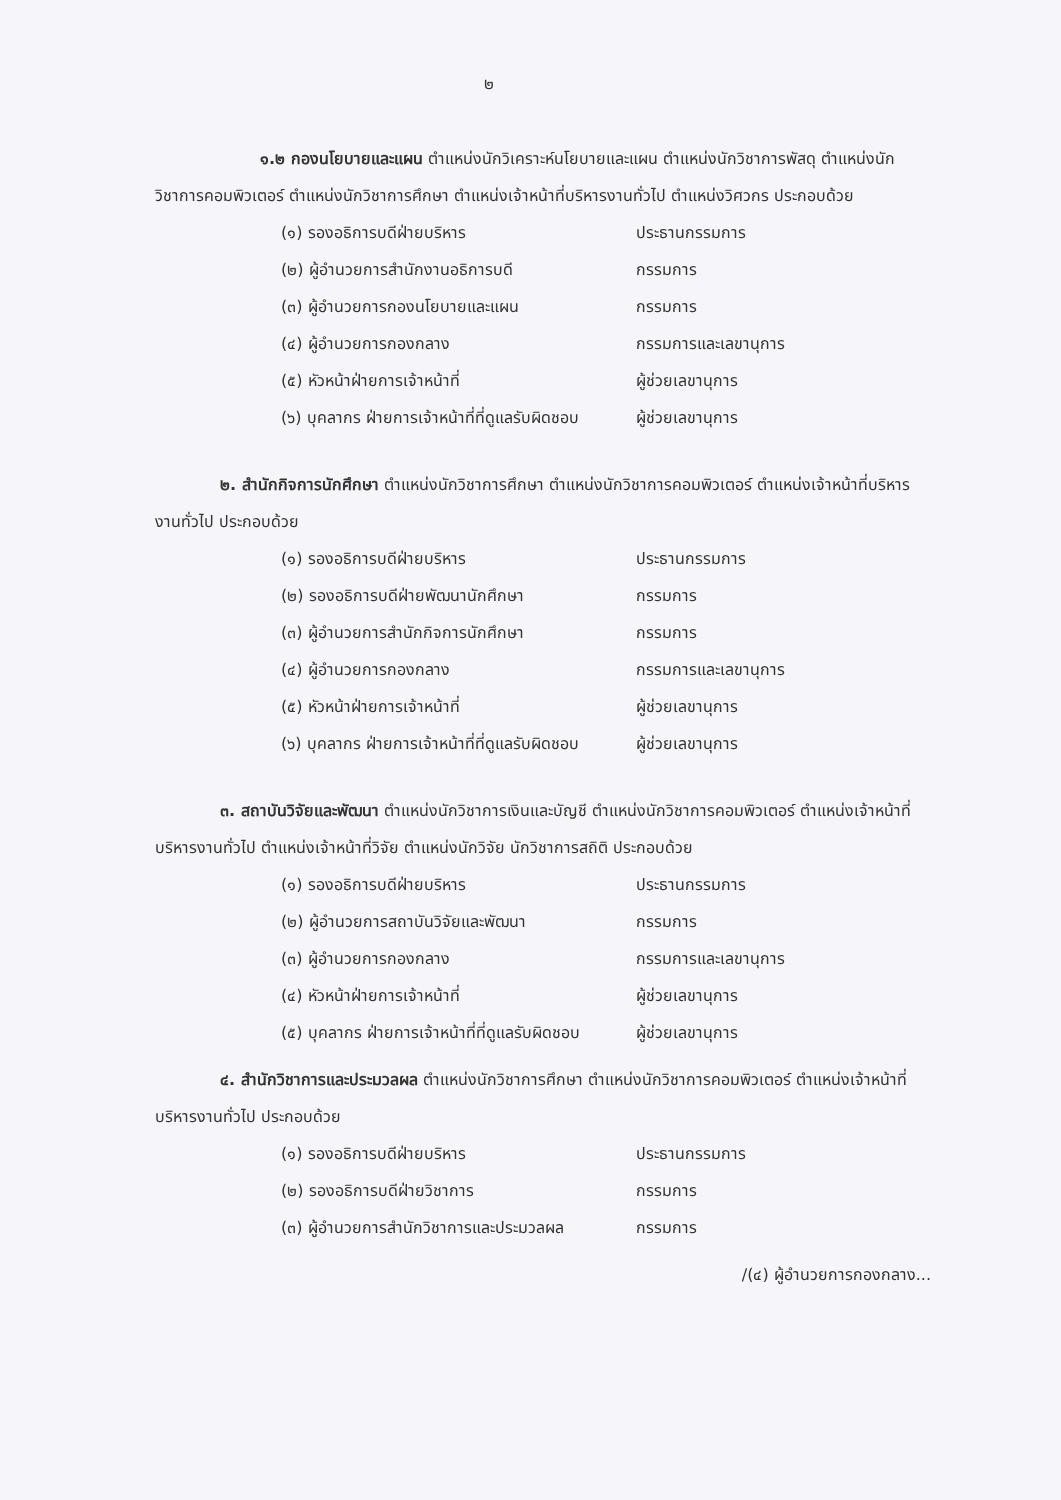๒
๑.๒ กองนโยบายและแผน ตำแหน่งนักวิเคราะห์นโยบายและแผน ตำแหน่งนักวิชาการพัสดุ ตำแหน่งนักวิชาการคอมพิวเตอร์ ตำแหน่งนักวิชาการศึกษา ตำแหน่งเจ้าหน้าที่บริหารงานทั่วไป ตำแหน่งวิศวกร ประกอบด้วย
| (๑) รองอธิการบดีฝ่ายบริหาร | ประธานกรรมการ |
| (๒) ผู้อำนวยการสำนักงานอธิการบดี | กรรมการ |
| (๓) ผู้อำนวยการกองนโยบายและแผน | กรรมการ |
| (๔) ผู้อำนวยการกองกลาง | กรรมการและเลขานุการ |
| (๕) หัวหน้าฝ่ายการเจ้าหน้าที่ | ผู้ช่วยเลขานุการ |
| (๖) บุคลากร ฝ่ายการเจ้าหน้าที่ที่ดูแลรับผิดชอบ | ผู้ช่วยเลขานุการ |
๒. สำนักกิจการนักศึกษา ตำแหน่งนักวิชาการศึกษา ตำแหน่งนักวิชาการคอมพิวเตอร์ ตำแหน่งเจ้าหน้าที่บริหารงานทั่วไป ประกอบด้วย
| (๑) รองอธิการบดีฝ่ายบริหาร | ประธานกรรมการ |
| (๒) รองอธิการบดีฝ่ายพัฒนานักศึกษา | กรรมการ |
| (๓) ผู้อำนวยการสำนักกิจการนักศึกษา | กรรมการ |
| (๔) ผู้อำนวยการกองกลาง | กรรมการและเลขานุการ |
| (๕) หัวหน้าฝ่ายการเจ้าหน้าที่ | ผู้ช่วยเลขานุการ |
| (๖) บุคลากร ฝ่ายการเจ้าหน้าที่ที่ดูแลรับผิดชอบ | ผู้ช่วยเลขานุการ |
๓. สถาบันวิจัยและพัฒนา ตำแหน่งนักวิชาการเงินและบัญชี ตำแหน่งนักวิชาการคอมพิวเตอร์ ตำแหน่งเจ้าหน้าที่บริหารงานทั่วไป ตำแหน่งเจ้าหน้าที่วิจัย ตำแหน่งนักวิจัย นักวิชาการสถิติ ประกอบด้วย
| (๑) รองอธิการบดีฝ่ายบริหาร | ประธานกรรมการ |
| (๒) ผู้อำนวยการสถาบันวิจัยและพัฒนา | กรรมการ |
| (๓) ผู้อำนวยการกองกลาง | กรรมการและเลขานุการ |
| (๔) หัวหน้าฝ่ายการเจ้าหน้าที่ | ผู้ช่วยเลขานุการ |
| (๕) บุคลากร ฝ่ายการเจ้าหน้าที่ที่ดูแลรับผิดชอบ | ผู้ช่วยเลขานุการ |
๔. สำนักวิชาการและประมวลผล ตำแหน่งนักวิชาการศึกษา ตำแหน่งนักวิชาการคอมพิวเตอร์ ตำแหน่งเจ้าหน้าที่บริหารงานทั่วไป ประกอบด้วย
| (๑) รองอธิการบดีฝ่ายบริหาร | ประธานกรรมการ |
| (๒) รองอธิการบดีฝ่ายวิชาการ | กรรมการ |
| (๓) ผู้อำนวยการสำนักวิชาการและประมวลผล | กรรมการ |
/(๔) ผู้อำนวยการกองกลาง...